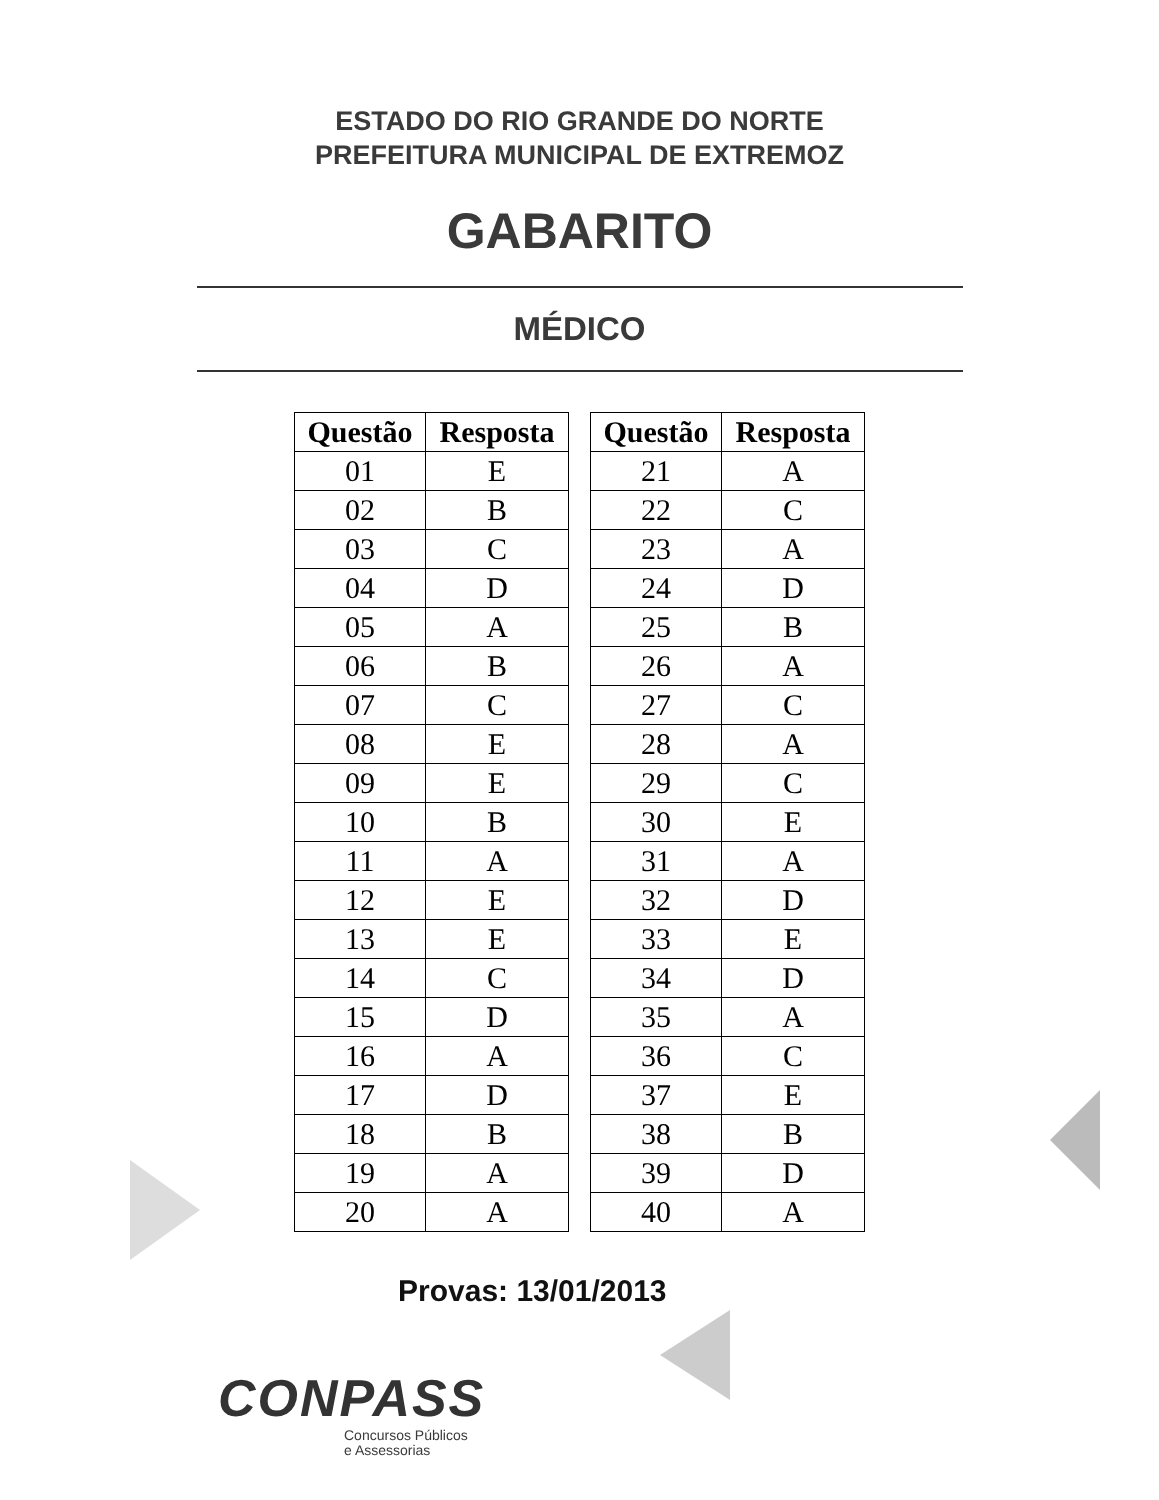ESTADO DO RIO GRANDE DO NORTE
PREFEITURA MUNICIPAL DE EXTREMOZ
GABARITO
MÉDICO
| Questão | Resposta |
| --- | --- |
| 01 | E |
| 02 | B |
| 03 | C |
| 04 | D |
| 05 | A |
| 06 | B |
| 07 | C |
| 08 | E |
| 09 | E |
| 10 | B |
| 11 | A |
| 12 | E |
| 13 | E |
| 14 | C |
| 15 | D |
| 16 | A |
| 17 | D |
| 18 | B |
| 19 | A |
| 20 | A |
| Questão | Resposta |
| --- | --- |
| 21 | A |
| 22 | C |
| 23 | A |
| 24 | D |
| 25 | B |
| 26 | A |
| 27 | C |
| 28 | A |
| 29 | C |
| 30 | E |
| 31 | A |
| 32 | D |
| 33 | E |
| 34 | D |
| 35 | A |
| 36 | C |
| 37 | E |
| 38 | B |
| 39 | D |
| 40 | A |
Provas: 13/01/2013
CONPASS
Concursos Públicos
e Assessorias